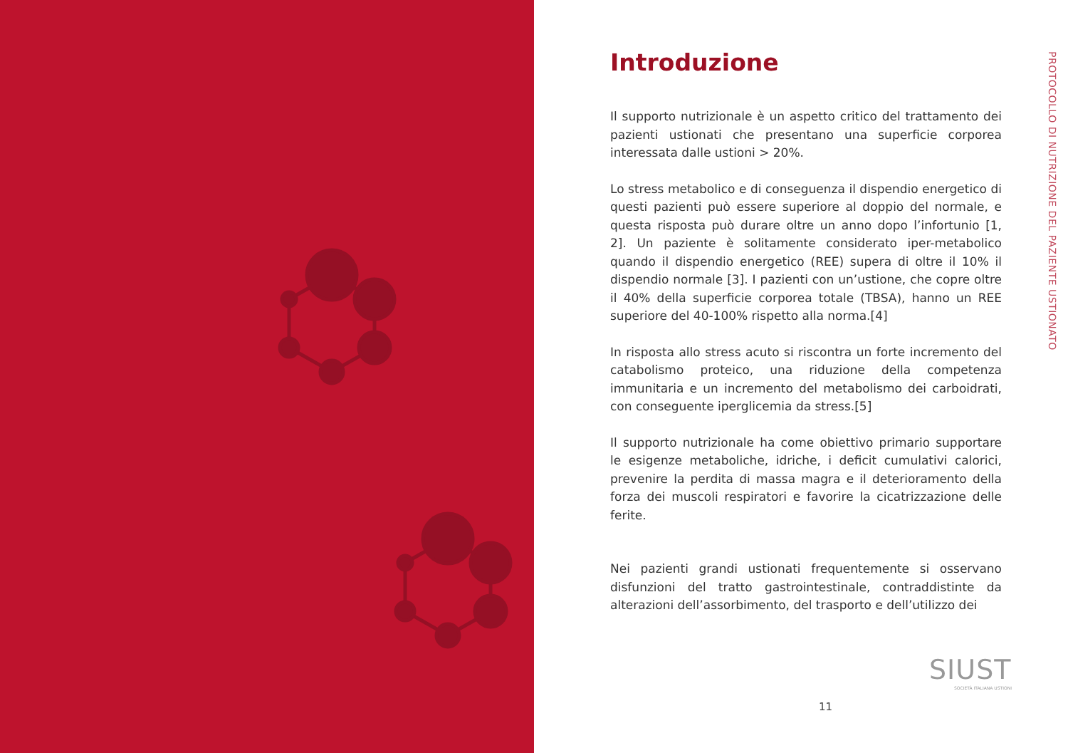Introduzione
Il supporto nutrizionale è un aspetto critico del trattamento dei pazienti ustionati che presentano una superficie corporea interessata dalle ustioni > 20%.
Lo stress metabolico e di conseguenza il dispendio energetico di questi pazienti può essere superiore al doppio del normale, e questa risposta può durare oltre un anno dopo l’infortunio [1, 2]. Un paziente è solitamente considerato iper-metabolico quando il dispendio energetico (REE) supera di oltre il 10% il dispendio normale [3]. I pazienti con un’ustione, che copre oltre il 40% della superficie corporea totale (TBSA), hanno un REE superiore del 40-100% rispetto alla norma.[4]
In risposta allo stress acuto si riscontra un forte incremento del catabolismo proteico, una riduzione della competenza immunitaria e un incremento del metabolismo dei carboidrati, con conseguente iperglicemia da stress.[5]
Il supporto nutrizionale ha come obiettivo primario supportare le esigenze metaboliche, idriche, i deficit cumulativi calorici, prevenire la perdita di massa magra e il deterioramento della forza dei muscoli respiratori e favorire la cicatrizzazione delle ferite.
Nei pazienti grandi ustionati frequentemente si osservano disfunzioni del tratto gastrointestinale, contraddistinte da alterazioni dell’assorbimento, del trasporto e dell’utilizzo dei
PROTOCOLLO DI NUTRIZIONE DEL PAZIENTE USTIONATO
SIUST
SOCIETÀ ITALIANA USTIONI
11